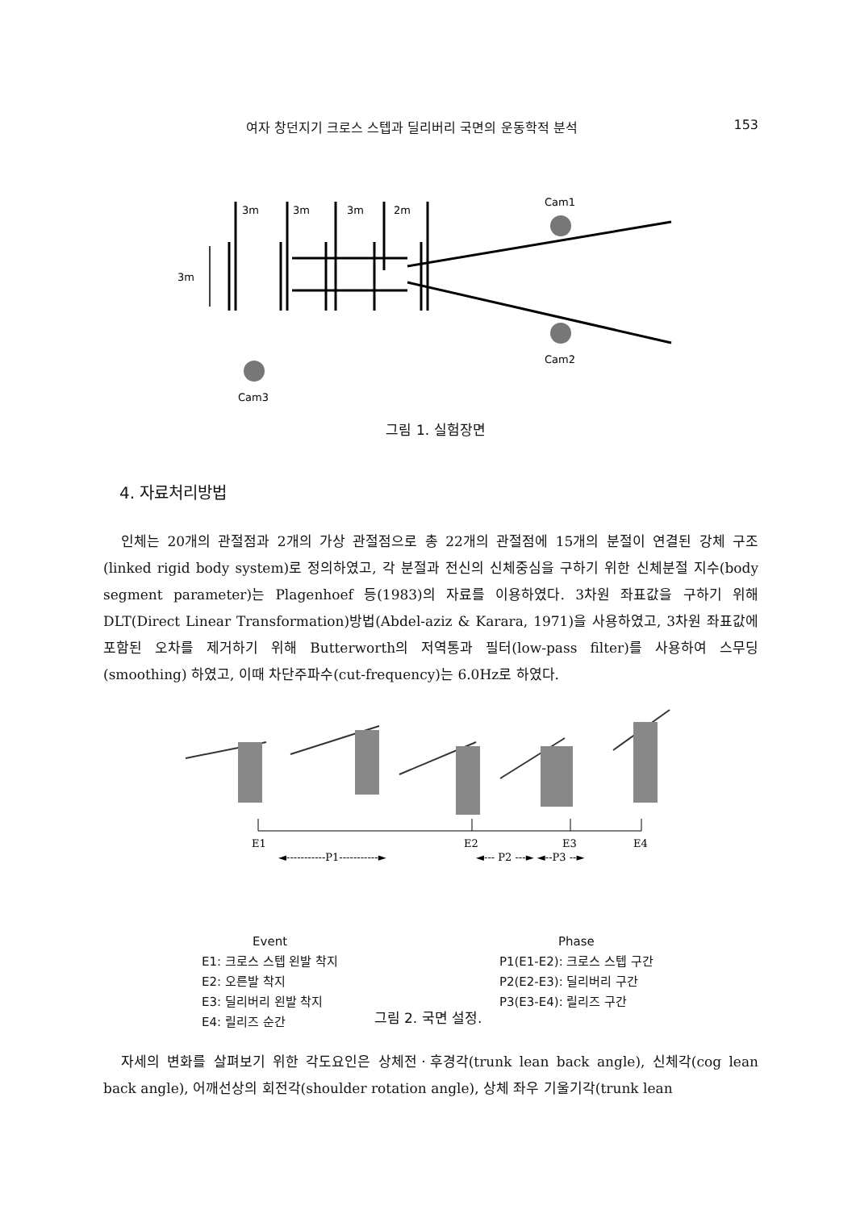여자 창던지기 크로스 스텝과 딜리버리 국면의 운동학적 분석 153
3m
3m
3m
2m
3m
Cam1
Cam2
Cam3
그림 1. 실험장면
4. 자료처리방법
인체는 20개의 관절점과 2개의 가상 관절점으로 총 22개의 관절점에 15개의 분절이 연결된 강체 구조(linked rigid body system)로 정의하였고, 각 분절과 전신의 신체중심을 구하기 위한 신체분절 지수(body segment parameter)는 Plagenhoef 등(1983)의 자료를 이용하였다. 3차원 좌표값을 구하기 위해 DLT(Direct Linear Transformation)방법(Abdel-aziz & Karara, 1971)을 사용하였고, 3차원 좌표값에 포함된 오차를 제거하기 위해 Butterworth의 저역통과 필터(low-pass filter)를 사용하여 스무딩(smoothing) 하였고, 이때 차단주파수(cut-frequency)는 6.0Hz로 하였다.
E1
E2
E3
E4
◄-----------P1-----------►
◄--- P2 ---► ◄--P3 --►
Event
E1: 크로스 스텝 왼발 착지
E2: 오른발 착지
E3: 딜리버리 왼발 착지
E4: 릴리즈 순간
Phase
P1(E1-E2): 크로스 스텝 구간
P2(E2-E3): 딜리버리 구간
P3(E3-E4): 릴리즈 구간
그림 2. 국면 설정.
자세의 변화를 살펴보기 위한 각도요인은 상체전ㆍ후경각(trunk lean back angle), 신체각(cog lean back angle), 어깨선상의 회전각(shoulder rotation angle), 상체 좌우 기울기각(trunk lean